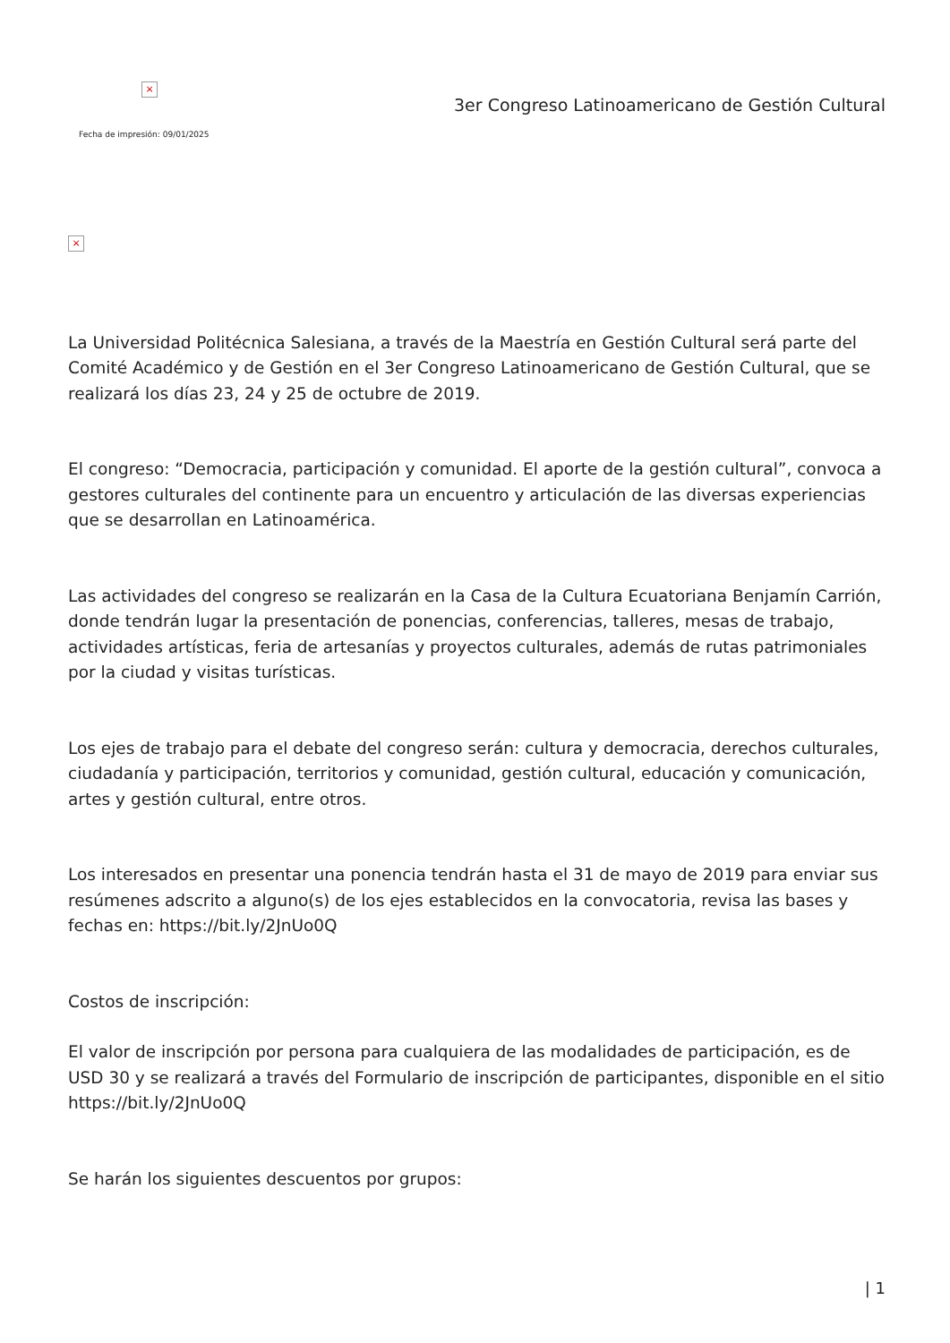×
Fecha de impresión: 09/01/2025
3er Congreso Latinoamericano de Gestión Cultural
×
La Universidad Politécnica Salesiana, a través de la Maestría en Gestión Cultural será parte del Comité Académico y de Gestión en el 3er Congreso Latinoamericano de Gestión Cultural, que se realizará los días 23, 24 y 25 de octubre de 2019.
El congreso: “Democracia, participación y comunidad. El aporte de la gestión cultural”, convoca a gestores culturales del continente para un encuentro y articulación de las diversas experiencias que se desarrollan en Latinoamérica.
Las actividades del congreso se realizarán en la Casa de la Cultura Ecuatoriana Benjamín Carrión, donde tendrán lugar la presentación de ponencias, conferencias, talleres, mesas de trabajo, actividades artísticas, feria de artesanías y proyectos culturales, además de rutas patrimoniales por la ciudad y visitas turísticas.
Los ejes de trabajo para el debate del congreso serán: cultura y democracia, derechos culturales, ciudadanía y participación, territorios y comunidad, gestión cultural, educación y comunicación, artes y gestión cultural, entre otros.
Los interesados en presentar una ponencia tendrán hasta el 31 de mayo de 2019 para enviar sus resúmenes adscrito a alguno(s) de los ejes establecidos en la convocatoria, revisa las bases y fechas en: https://bit.ly/2JnUo0Q
Costos de inscripción:
El valor de inscripción por persona para cualquiera de las modalidades de participación, es de USD 30 y se realizará a través del Formulario de inscripción de participantes, disponible en el sitio https://bit.ly/2JnUo0Q
Se harán los siguientes descuentos por grupos:
| 1